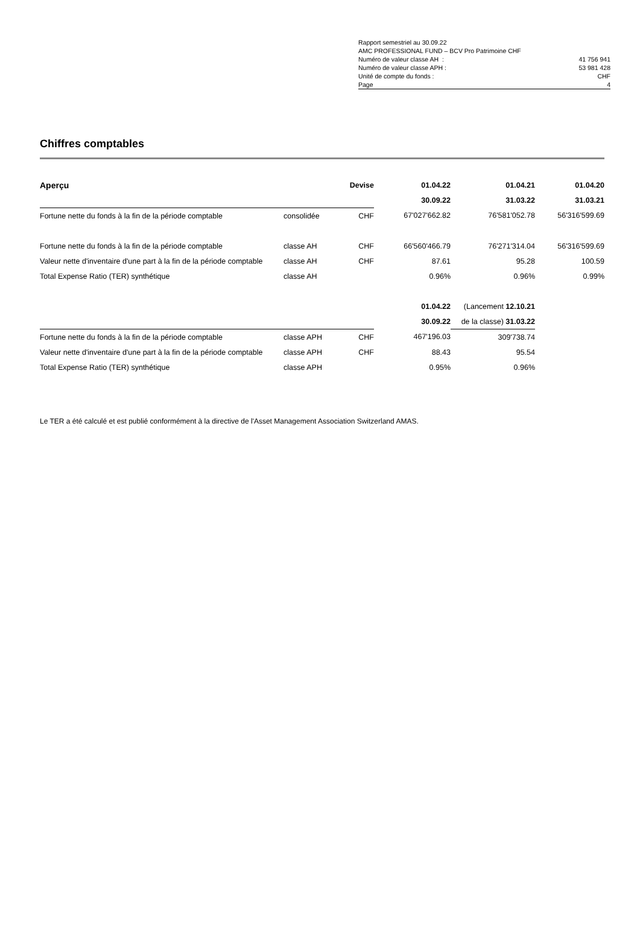| Rapport semestriel au 30.09.22 | |
| AMC PROFESSIONAL FUND – BCV Pro Patrimoine CHF | |
| Numéro de valeur classe AH : | 41 756 941 |
| Numéro de valeur classe APH : | 53 981 428 |
| Unité de compte du fonds : | CHF |
| Page | 4 |
Chiffres comptables
| Aperçu | | Devise | 01.04.22 | 01.04.21 | 01.04.20 |
| | | | 30.09.22 | 31.03.22 | 31.03.21 |
| Fortune nette du fonds à la fin de la période comptable | consolidée | CHF | 67'027'662.82 | 76'581'052.78 | 56'316'599.69 |
| Fortune nette du fonds à la fin de la période comptable | classe AH | CHF | 66'560'466.79 | 76'271'314.04 | 56'316'599.69 |
| Valeur nette d'inventaire d'une part à la fin de la période comptable | classe AH | CHF | 87.61 | 95.28 | 100.59 |
| Total Expense Ratio (TER) synthétique | classe AH | | 0.96% | 0.96% | 0.99% |
| | | | 01.04.22 | (Lancement 12.10.21 | |
| | | | 30.09.22 | de la classe) 31.03.22 | |
| Fortune nette du fonds à la fin de la période comptable | classe APH | CHF | 467'196.03 | 309'738.74 | |
| Valeur nette d'inventaire d'une part à la fin de la période comptable | classe APH | CHF | 88.43 | 95.54 | |
| Total Expense Ratio (TER) synthétique | classe APH | | 0.95% | 0.96% | |
Le TER a été calculé et est publié conformément à la directive de l'Asset Management Association Switzerland AMAS.